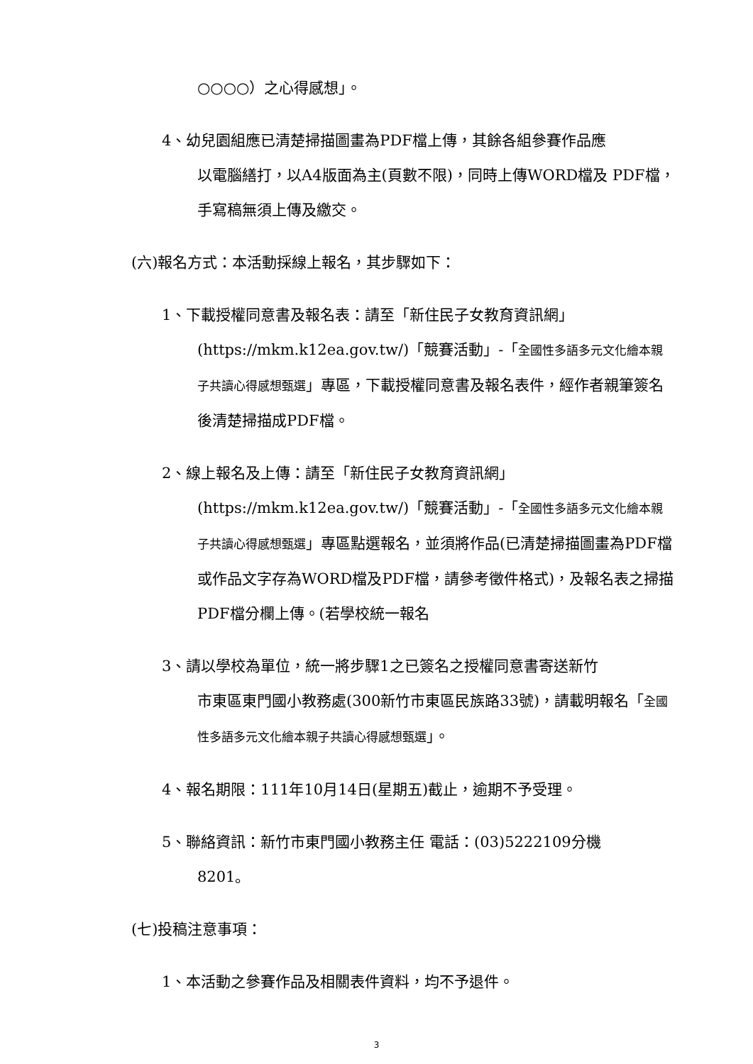○○○○）之心得感想」。
4、幼兒園組應已清楚掃描圖畫為PDF檔上傳，其餘各組參賽作品應
以電腦繕打，以A4版面為主(頁數不限)，同時上傳WORD檔及 PDF檔，手寫稿無須上傳及繳交。
(六)報名方式：本活動採線上報名，其步驟如下：
1、下載授權同意書及報名表：請至「新住民子女教育資訊網」
(https://mkm.k12ea.gov.tw/)「競賽活動」-「全國性多語多元文化繪本親子共讀心得感想甄選」專區，下載授權同意書及報名表件，經作者親筆簽名後清楚掃描成PDF檔。
2、線上報名及上傳：請至「新住民子女教育資訊網」
(https://mkm.k12ea.gov.tw/)「競賽活動」-「全國性多語多元文化繪本親子共讀心得感想甄選」專區點選報名，並須將作品(已清楚掃描圖畫為PDF檔或作品文字存為WORD檔及PDF檔，請參考徵件格式)，及報名表之掃描PDF檔分欄上傳。(若學校統一報名
3、請以學校為單位，統一將步驟1之已簽名之授權同意書寄送新竹
市東區東門國小教務處(300新竹市東區民族路33號)，請載明報名「全國性多語多元文化繪本親子共讀心得感想甄選」。
4、報名期限：111年10月14日(星期五)截止，逾期不予受理。
5、聯絡資訊：新竹市東門國小教務主任 電話：(03)5222109分機
8201。
(七)投稿注意事項：
1、本活動之參賽作品及相關表件資料，均不予退件。
3